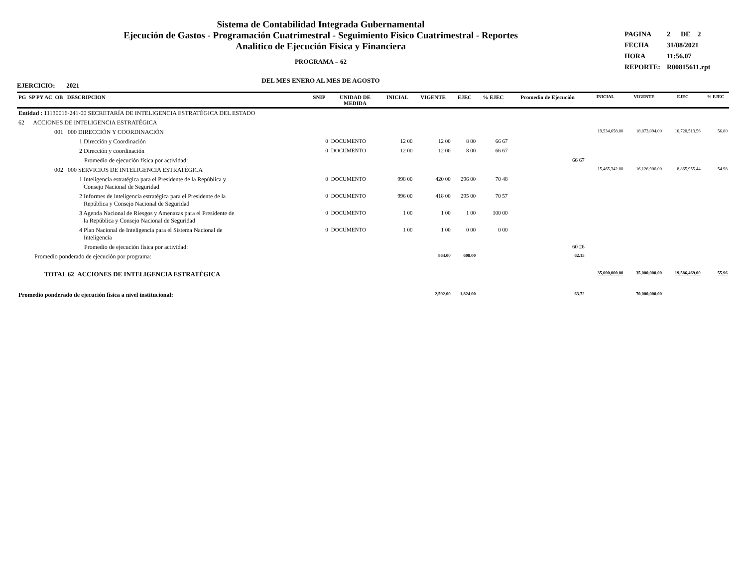Sistema de Contabilidad Integrada Gubernamental
Ejecución de Gastos - Programación Cuatrimestral - Seguimiento Fisico Cuatrimestral - Reportes
Analitico de Ejecución Fisica y Financiera
PROGRAMA = 62
DEL MES ENERO AL MES DE AGOSTO
PAGINA 2 DE 2
FECHA 31/08/2021
HORA 11:56.07
REPORTE: R00815611.rpt
EJERCICIO: 2021
| PG SP PY AC OB DESCRIPCION | SNIP | UNIDAD DE MEDIDA | INICIAL | VIGENTE | EJEC | % EJEC | Promedio de Ejecución | INICIAL | VIGENTE | EJEC | % EJEC |
| --- | --- | --- | --- | --- | --- | --- | --- | --- | --- | --- | --- |
| Entidad : 11130016-241-00 SECRETARÍA DE INTELIGENCIA ESTRATÉGICA DEL ESTADO | | | | | | | | | | | |
| 62 ACCIONES DE INTELIGENCIA ESTRATÉGICA | | | | | | | | | | | |
| 001 000 DIRECCIÓN Y COORDINACIÓN | | | | | | | | 19,534,658.00 | 18,873,094.00 | 10,720,513.56 | 56.80 |
| 1 Dirección y Coordinación | 0 | DOCUMENTO | 12 00 | 12 00 | 8 00 | 66 67 | | | | | |
| 2 Dirección y coordinación | 0 | DOCUMENTO | 12 00 | 12 00 | 8 00 | 66 67 | | | | | |
| Promedio de ejecución física por actividad: | | | | | | | 66 67 | | | | |
| 002 000 SERVICIOS DE INTELIGENCIA ESTRATÉGICA | | | | | | | | 15,465,342.00 | 16,126,906.00 | 8,865,955.44 | 54.98 |
| 1 Inteligencia estratégica para el Presidente de la República y Consejo Nacional de Seguridad | 0 | DOCUMENTO | 998 00 | 420 00 | 296 00 | 70 48 | | | | | |
| 2 Informes de inteligencia estratégica para el Presidente de la República y Consejo Nacional de Seguridad | 0 | DOCUMENTO | 996 00 | 418 00 | 295 00 | 70 57 | | | | | |
| 3 Agenda Nacional de Riesgos y Amenazas para el Presidente de la República y Consejo Nacional de Seguridad | 0 | DOCUMENTO | 1 00 | 1 00 | 1 00 | 100 00 | | | | | |
| 4 Plan Nacional de Inteligencia para el Sistema Nacional de Inteligencia | 0 | DOCUMENTO | 1 00 | 1 00 | 0 00 | 0 00 | | | | | |
| Promedio de ejecución física por actividad: | | | | | | | 60 26 | | | | |
| Promedio ponderado de ejecución por programa: | | | | 864.00 | 608.00 | | 62.15 | | | | |
| TOTAL 62 ACCIONES DE INTELIGENCIA ESTRATÉGICA | | | | | | | | 35,000,000.00 | 35,000,000.00 | 19,586,469.00 | 55.96 |
| Promedio ponderado de ejecución física a nivel institucional: | | | | 2,592.00 | 1,824.00 | | 63.72 | | 70,000,000.00 | | |